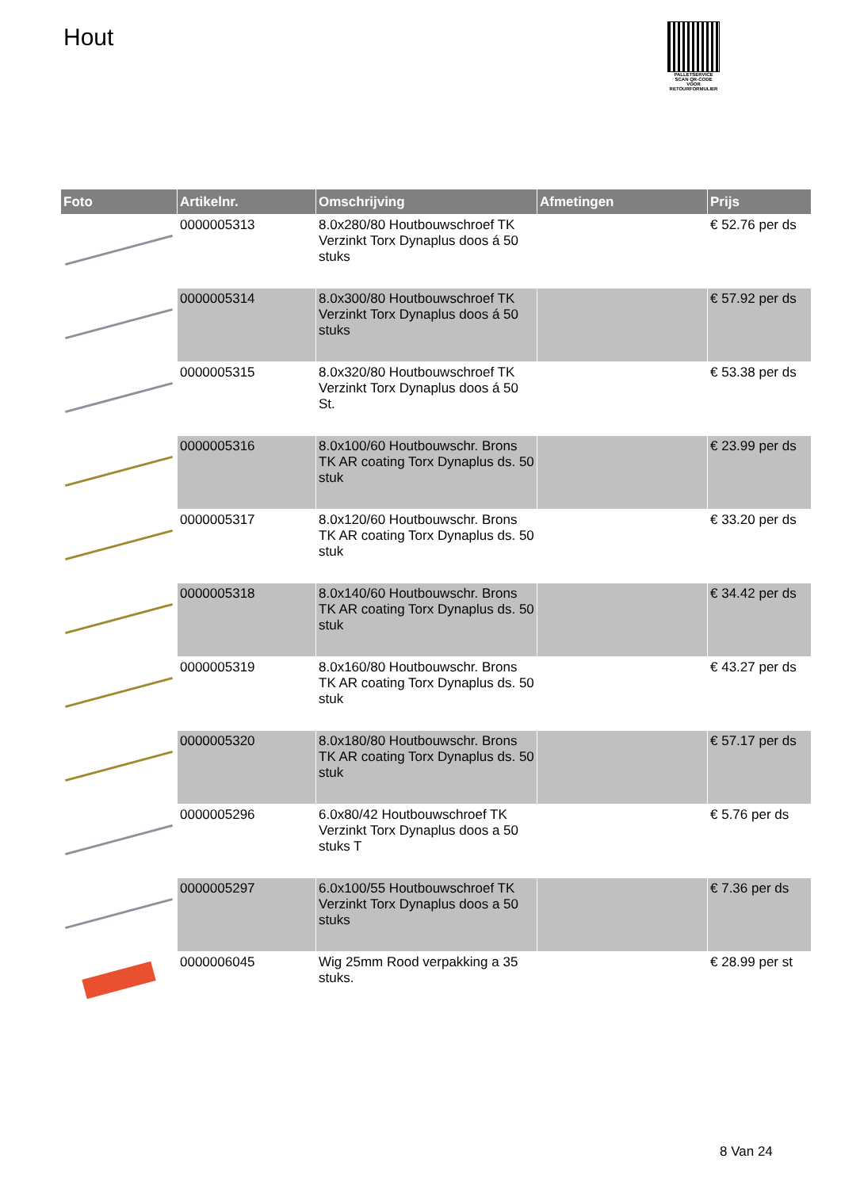Hout
PALLETSERVICE
SCAN QR-CODE VOOR RETOURFORMULIER
| Foto | Artikelnr. | Omschrijving | Afmetingen | Prijs |
| --- | --- | --- | --- | --- |
| | 0000005313 | 8.0x280/80 Houtbouwschroef TK Verzinkt Torx Dynaplus doos á 50 stuks | | € 52.76 per ds |
| | 0000005314 | 8.0x300/80 Houtbouwschroef TK Verzinkt Torx Dynaplus doos á 50 stuks | | € 57.92 per ds |
| | 0000005315 | 8.0x320/80 Houtbouwschroef TK Verzinkt Torx Dynaplus doos á 50 St. | | € 53.38 per ds |
| | 0000005316 | 8.0x100/60 Houtbouwschr. Brons TK AR coating Torx Dynaplus ds. 50 stuk | | € 23.99 per ds |
| | 0000005317 | 8.0x120/60 Houtbouwschr. Brons TK AR coating Torx Dynaplus ds. 50 stuk | | € 33.20 per ds |
| | 0000005318 | 8.0x140/60 Houtbouwschr. Brons TK AR coating Torx Dynaplus ds. 50 stuk | | € 34.42 per ds |
| | 0000005319 | 8.0x160/80 Houtbouwschr. Brons TK AR coating Torx Dynaplus ds. 50 stuk | | € 43.27 per ds |
| | 0000005320 | 8.0x180/80 Houtbouwschr. Brons TK AR coating Torx Dynaplus ds. 50 stuk | | € 57.17 per ds |
| | 0000005296 | 6.0x80/42 Houtbouwschroef TK Verzinkt Torx Dynaplus doos a 50 stuks T | | € 5.76 per ds |
| | 0000005297 | 6.0x100/55 Houtbouwschroef TK Verzinkt Torx Dynaplus doos a 50 stuks | | € 7.36 per ds |
| | 0000006045 | Wig 25mm Rood verpakking a 35 stuks. | | € 28.99 per st |
8 Van 24